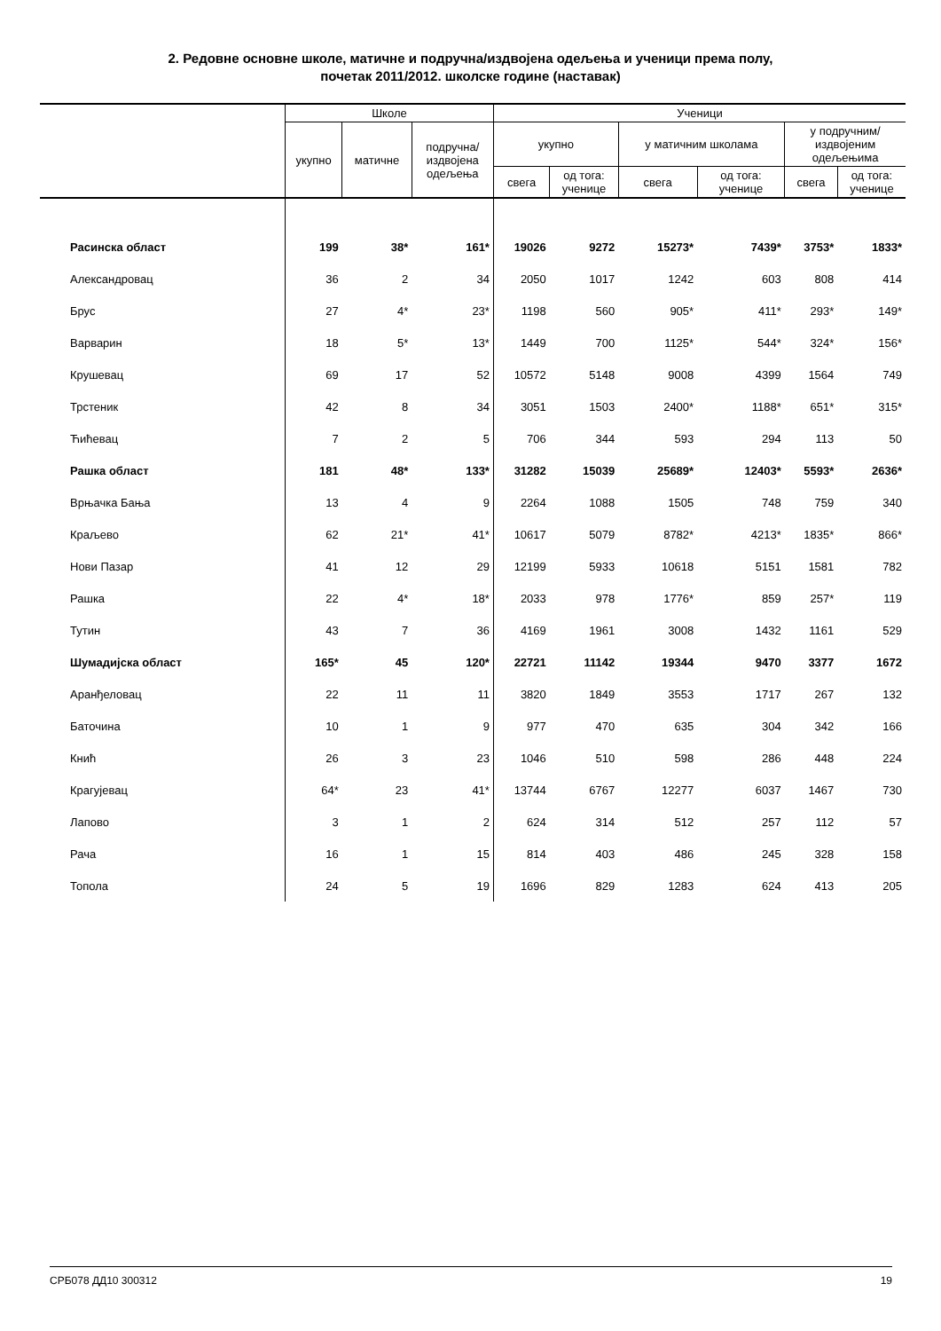2. Редовне основне школе, матичне и подручна/издвојена одељења и ученици према полу,
почетак 2011/2012. школске године (наставак)
| | Школе | | | Ученици | | | | | |
| --- | --- | --- | --- | --- | --- | --- | --- | --- | --- |
| | укупно | матичне | подручна/ издвојена одељења | укупно | | у матичним школама | | у подручним/ издвојеним одељењима | |
| | | | | свега | од тога: ученице | свега | од тога: ученице | свега | од тога: ученице |
| Расинска област | 199 | 38* | 161* | 19026 | 9272 | 15273* | 7439* | 3753* | 1833* |
| Александровац | 36 | 2 | 34 | 2050 | 1017 | 1242 | 603 | 808 | 414 |
| Брус | 27 | 4* | 23* | 1198 | 560 | 905* | 411* | 293* | 149* |
| Варварин | 18 | 5* | 13* | 1449 | 700 | 1125* | 544* | 324* | 156* |
| Крушевац | 69 | 17 | 52 | 10572 | 5148 | 9008 | 4399 | 1564 | 749 |
| Трстеник | 42 | 8 | 34 | 3051 | 1503 | 2400* | 1188* | 651* | 315* |
| Ћићевац | 7 | 2 | 5 | 706 | 344 | 593 | 294 | 113 | 50 |
| Рашка област | 181 | 48* | 133* | 31282 | 15039 | 25689* | 12403* | 5593* | 2636* |
| Врњачка Бања | 13 | 4 | 9 | 2264 | 1088 | 1505 | 748 | 759 | 340 |
| Краљево | 62 | 21* | 41* | 10617 | 5079 | 8782* | 4213* | 1835* | 866* |
| Нови Пазар | 41 | 12 | 29 | 12199 | 5933 | 10618 | 5151 | 1581 | 782 |
| Рашка | 22 | 4* | 18* | 2033 | 978 | 1776* | 859 | 257* | 119 |
| Тутин | 43 | 7 | 36 | 4169 | 1961 | 3008 | 1432 | 1161 | 529 |
| Шумадијска област | 165* | 45 | 120* | 22721 | 11142 | 19344 | 9470 | 3377 | 1672 |
| Аранђеловац | 22 | 11 | 11 | 3820 | 1849 | 3553 | 1717 | 267 | 132 |
| Баточина | 10 | 1 | 9 | 977 | 470 | 635 | 304 | 342 | 166 |
| Кнић | 26 | 3 | 23 | 1046 | 510 | 598 | 286 | 448 | 224 |
| Крагујевац | 64* | 23 | 41* | 13744 | 6767 | 12277 | 6037 | 1467 | 730 |
| Лапово | 3 | 1 | 2 | 624 | 314 | 512 | 257 | 112 | 57 |
| Рача | 16 | 1 | 15 | 814 | 403 | 486 | 245 | 328 | 158 |
| Топола | 24 | 5 | 19 | 1696 | 829 | 1283 | 624 | 413 | 205 |
СРБ078 ДД10 300312 19